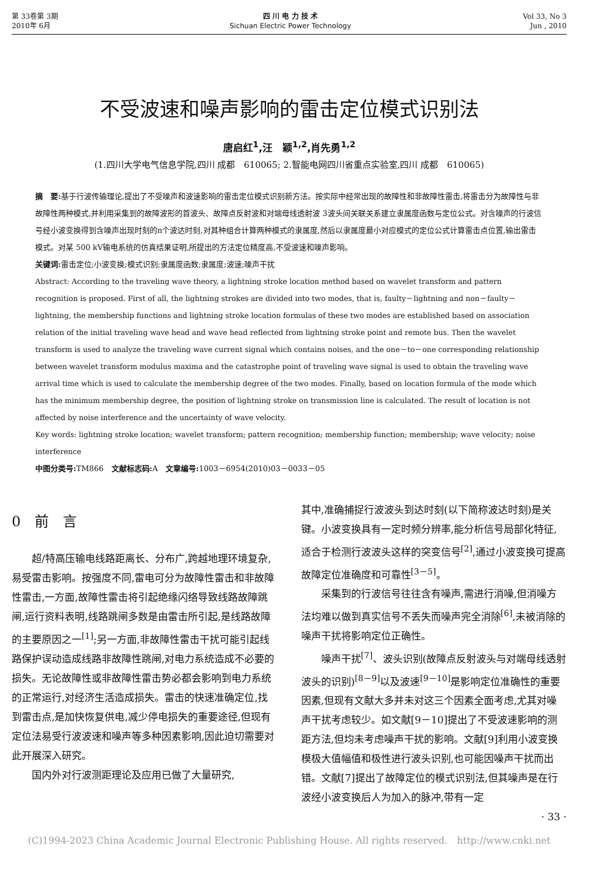第 33卷第 3期
2010年 6月
四 川 电 力 技 术
Sichuan Electric Power Technology
Vol 33, No 3
Jun , 2010
不受波速和噪声影响的雷击定位模式识别法
唐启红<sup>1</sup>,汪　颖<sup>1,2</sup>,肖先勇<sup>1,2</sup>
(1.四川大学电气信息学院,四川 成都　610065; 2.智能电网四川省重点实验室,四川 成都　610065)
摘　要: 基于行波传输理论,提出了不受噪声和波速影响的雷击定位模式识别新方法。按实际中经常出现的故障性和非故障性雷击,将雷击分为故障性与非故障性两种模式,并利用采集到的故障波形的首波头、故障点反射波和对端母线透射波 3波头间关联关系建立隶属度函数与定位公式。对含噪声的行波信号经小波变换得到含噪声出现时刻的n个波达时刻,对其种组合计算两种模式的隶属度,然后以隶属度最小对应模式的定位公式计算雷击点位置,输出雷击模式。对某 500 kV输电系统的仿真结果证明,所提出的方法定位精度高,不受波速和噪声影响。
关键词: 雷击定位;小波变换;模式识别;隶属度函数;隶属度;波速;噪声干扰
Abstract: According to the traveling wave theory, a lightning stroke location method based on wavelet transform and pattern recognition is proposed. First of all, the lightning strokes are divided into two modes, that is, faulty－lightning and non－faulty－lightning, the membership functions and lightning stroke location formulas of these two modes are established based on association relation of the initial traveling wave head and wave head reflected from lightning stroke point and remote bus. Then the wavelet transform is used to analyze the traveling wave current signal which contains noises, and the one－to－one corresponding relationship between wavelet transform modulus maxima and the catastrophe point of traveling wave signal is used to obtain the traveling wave arrival time which is used to calculate the membership degree of the two modes. Finally, based on location formula of the mode which has the minimum membership degree, the position of lightning stroke on transmission line is calculated. The result of location is not affected by noise interference and the uncertainty of wave velocity.
Key words: lightning stroke location; wavelet transform; pattern recognition; membership function; membership; wave velocity; noise interference
中图分类号: TM866　文献标志码: A　文章编号: 1003－6954(2010)03－0033－05
0　前　言
超/特高压输电线路距离长、分布广,跨越地理环境复杂,易受雷击影响。按强度不同,雷电可分为故障性雷击和非故障性雷击,一方面,故障性雷击将引起绝缘闪络导致线路故障跳闸,运行资料表明,线路跳闸多数是由雷击所引起,是线路故障的主要原因之一<sup>[1]</sup>;另一方面,非故障性雷击干扰可能引起线路保护误动造成线路非故障性跳闸,对电力系统造成不必要的损失。无论故障性或非故障性雷击势必都会影响到电力系统的正常运行,对经济生活造成损失。雷击的快速准确定位,找到雷击点,是加快恢复供电,减少停电损失的重要途径,但现有定位法易受行波波速和噪声等多种因素影响,因此迫切需要对此开展深入研究。
国内外对行波测距理论及应用已做了大量研究,
其中,准确捕捉行波波头到达时刻(以下简称波达时刻)是关键。小波变换具有一定时频分辨率,能分析信号局部化特征,适合于检测行波波头这样的突变信号<sup>[2]</sup>,通过小波变换可提高故障定位准确度和可靠性<sup>[3－5]</sup>。
采集到的行波信号往往含有噪声,需进行消噪,但消噪方法均难以做到真实信号不丢失而噪声完全消除<sup>[6]</sup>,未被消除的噪声干扰将影响定位正确性。
噪声干扰<sup>[7]</sup>、波头识别(故障点反射波头与对端母线透射波头的识别)<sup>[8－9]</sup>以及波速<sup>[9－10]</sup>是影响定位准确性的重要因素,但现有文献大多并未对这三个因素全面考虑,尤其对噪声干扰考虑较少。如文献[9－10]提出了不受波速影响的测距方法,但均未考虑噪声干扰的影响。文献[9]利用小波变换模极大值幅值和极性进行波头识别,也可能因噪声干扰而出错。文献[7]提出了故障定位的模式识别法,但其噪声是在行波经小波变换后人为加入的脉冲,带有一定
· 33 ·
(C)1994-2023 China Academic Journal Electronic Publishing House. All rights reserved.　http://www.cnki.net